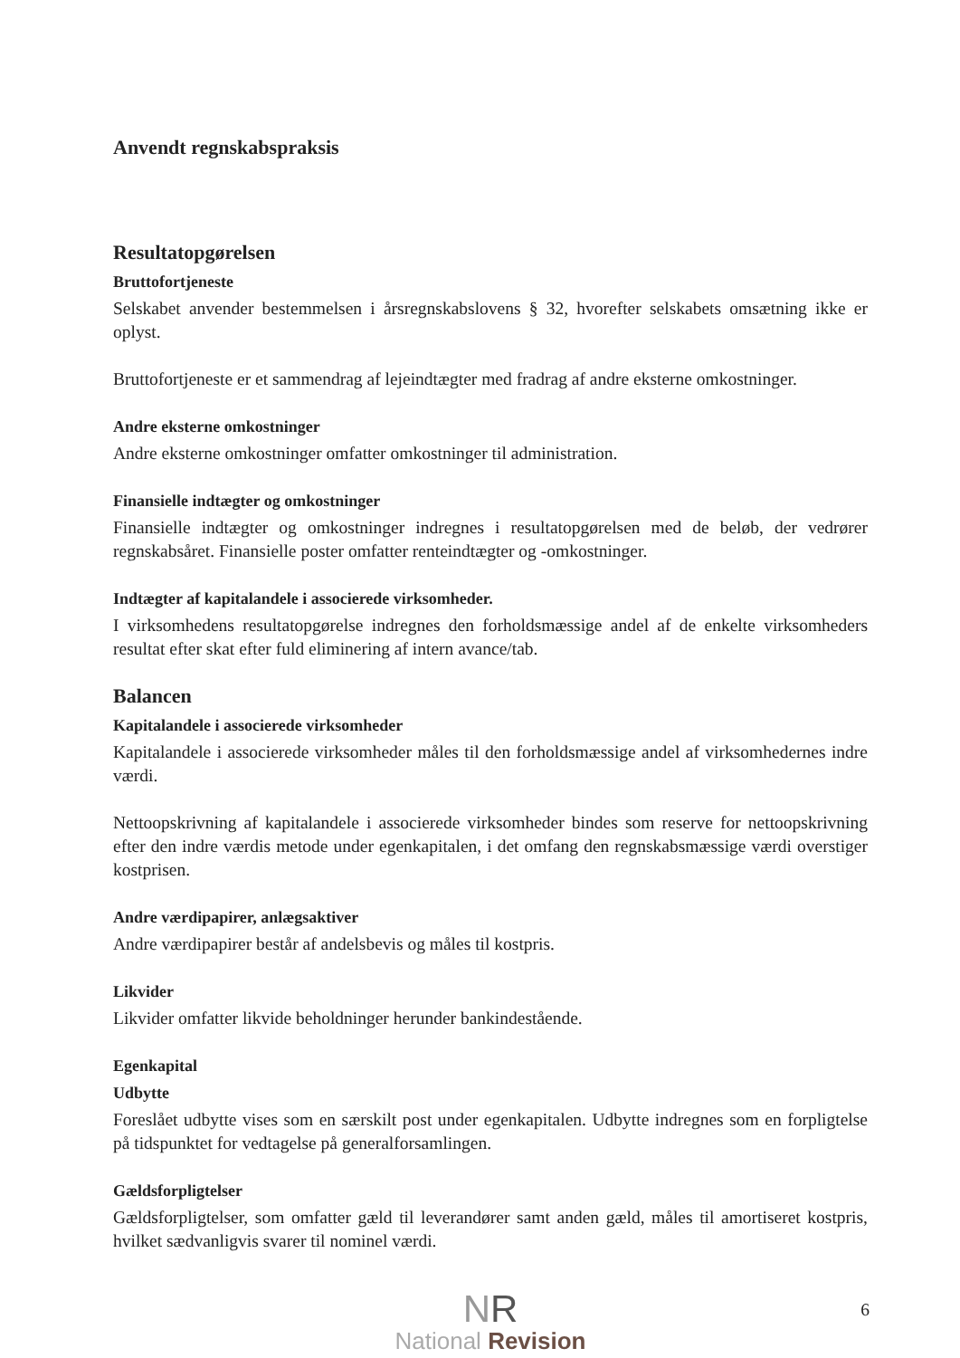Anvendt regnskabspraksis
Resultatopgørelsen
Bruttofortjeneste
Selskabet anvender bestemmelsen i årsregnskabslovens § 32, hvorefter selskabets omsætning ikke er oplyst.
Bruttofortjeneste er et sammendrag af lejeindtægter med fradrag af andre eksterne omkostninger.
Andre eksterne omkostninger
Andre eksterne omkostninger omfatter omkostninger til administration.
Finansielle indtægter og omkostninger
Finansielle indtægter og omkostninger indregnes i resultatopgørelsen med de beløb, der vedrører regnskabsåret. Finansielle poster omfatter renteindtægter og -omkostninger.
Indtægter af kapitalandele i associerede virksomheder.
I virksomhedens resultatopgørelse indregnes den forholdsmæssige andel af de enkelte virksomheders resultat efter skat efter fuld eliminering af intern avance/tab.
Balancen
Kapitalandele i associerede virksomheder
Kapitalandele i associerede virksomheder måles til den forholdsmæssige andel af virksomhedernes indre værdi.
Nettoopskrivning af kapitalandele i associerede virksomheder bindes som reserve for nettoopskrivning efter den indre værdis metode under egenkapitalen, i det omfang den regnskabsmæssige værdi overstiger kostprisen.
Andre værdipapirer, anlægsaktiver
Andre værdipapirer består af andelsbevis og måles til kostpris.
Likvider
Likvider omfatter likvide beholdninger herunder bankindestående.
Egenkapital
Udbytte
Foreslået udbytte vises som en særskilt post under egenkapitalen. Udbytte indregnes som en forpligtelse på tidspunktet for vedtagelse på generalforsamlingen.
Gældsforpligtelser
Gældsforpligtelser, som omfatter gæld til leverandører samt anden gæld, måles til amortiseret kostpris, hvilket sædvanligvis svarer til nominel værdi.
NR
National Revision
6